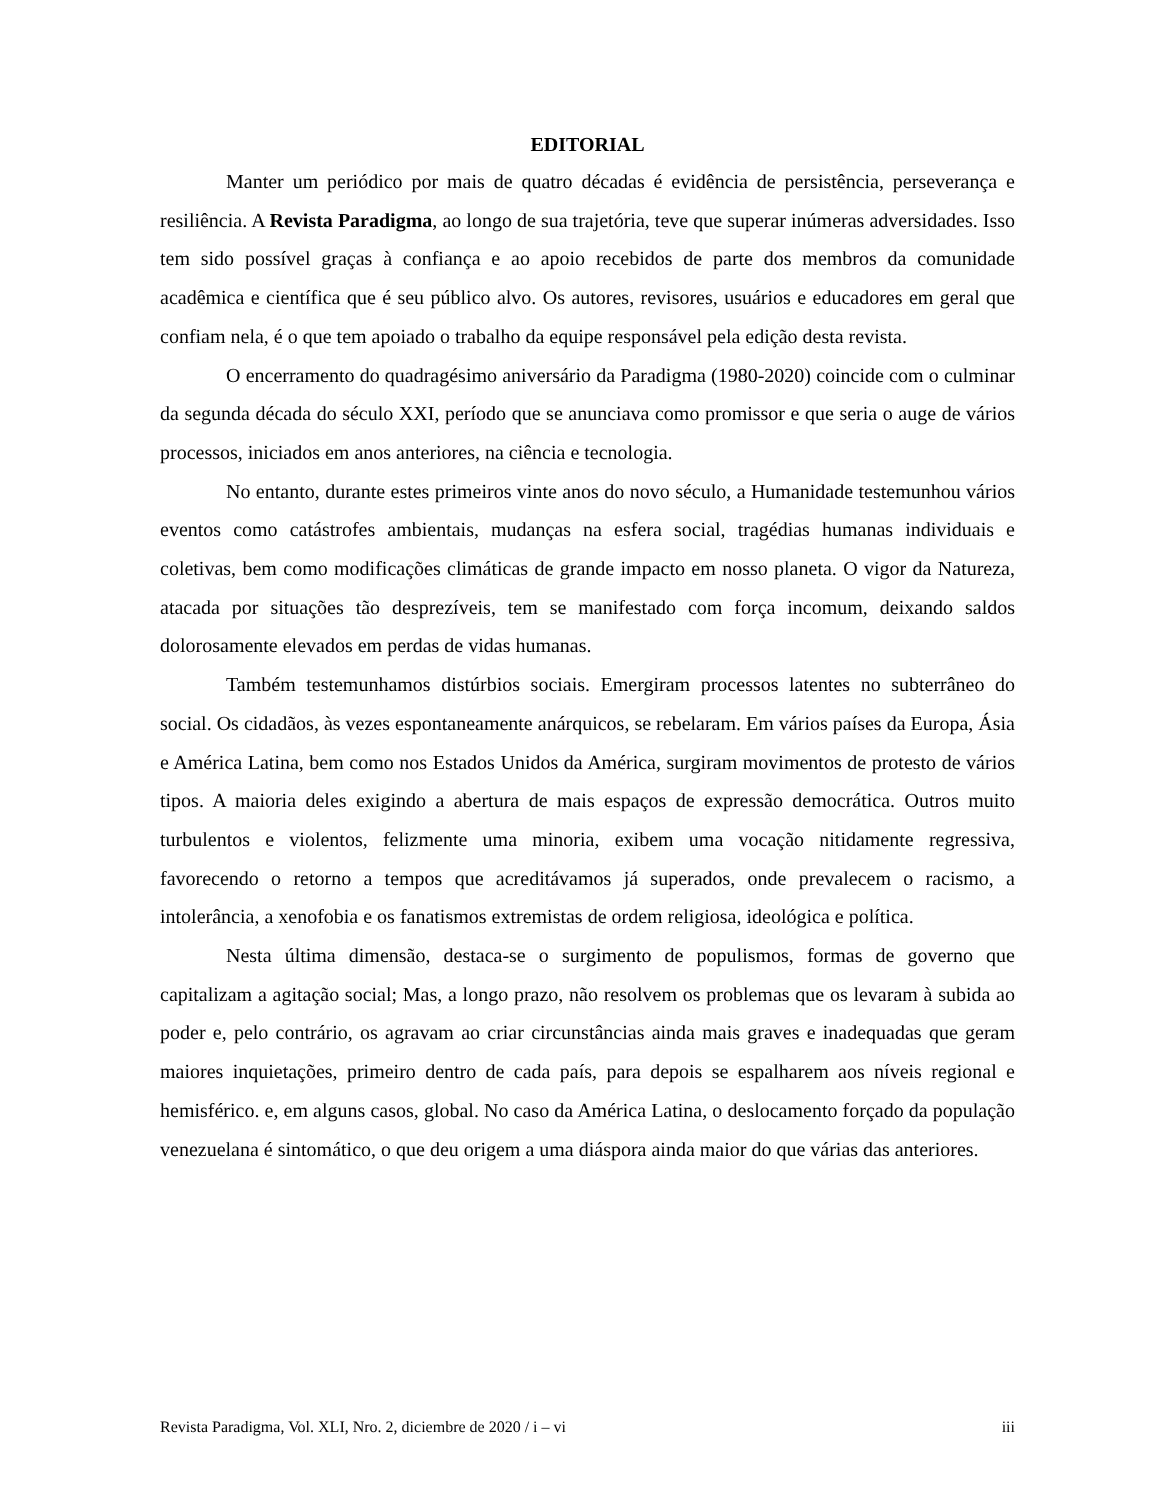EDITORIAL
Manter um periódico por mais de quatro décadas é evidência de persistência, perseverança e resiliência. A Revista Paradigma, ao longo de sua trajetória, teve que superar inúmeras adversidades. Isso tem sido possível graças à confiança e ao apoio recebidos de parte dos membros da comunidade acadêmica e científica que é seu público alvo. Os autores, revisores, usuários e educadores em geral que confiam nela, é o que tem apoiado o trabalho da equipe responsável pela edição desta revista.
O encerramento do quadragésimo aniversário da Paradigma (1980-2020) coincide com o culminar da segunda década do século XXI, período que se anunciava como promissor e que seria o auge de vários processos, iniciados em anos anteriores, na ciência e tecnologia.
No entanto, durante estes primeiros vinte anos do novo século, a Humanidade testemunhou vários eventos como catástrofes ambientais, mudanças na esfera social, tragédias humanas individuais e coletivas, bem como modificações climáticas de grande impacto em nosso planeta. O vigor da Natureza, atacada por situações tão desprezíveis, tem se manifestado com força incomum, deixando saldos dolorosamente elevados em perdas de vidas humanas.
Também testemunhamos distúrbios sociais. Emergiram processos latentes no subterrâneo do social. Os cidadãos, às vezes espontaneamente anárquicos, se rebelaram. Em vários países da Europa, Ásia e América Latina, bem como nos Estados Unidos da América, surgiram movimentos de protesto de vários tipos. A maioria deles exigindo a abertura de mais espaços de expressão democrática. Outros muito turbulentos e violentos, felizmente uma minoria, exibem uma vocação nitidamente regressiva, favorecendo o retorno a tempos que acreditávamos já superados, onde prevalecem o racismo, a intolerância, a xenofobia e os fanatismos extremistas de ordem religiosa, ideológica e política.
Nesta última dimensão, destaca-se o surgimento de populismos, formas de governo que capitalizam a agitação social; Mas, a longo prazo, não resolvem os problemas que os levaram à subida ao poder e, pelo contrário, os agravam ao criar circunstâncias ainda mais graves e inadequadas que geram maiores inquietações, primeiro dentro de cada país, para depois se espalharem aos níveis regional e hemisférico. e, em alguns casos, global. No caso da América Latina, o deslocamento forçado da população venezuelana é sintomático, o que deu origem a uma diáspora ainda maior do que várias das anteriores.
Revista Paradigma, Vol. XLI, Nro. 2, diciembre de 2020 / i – vi iii